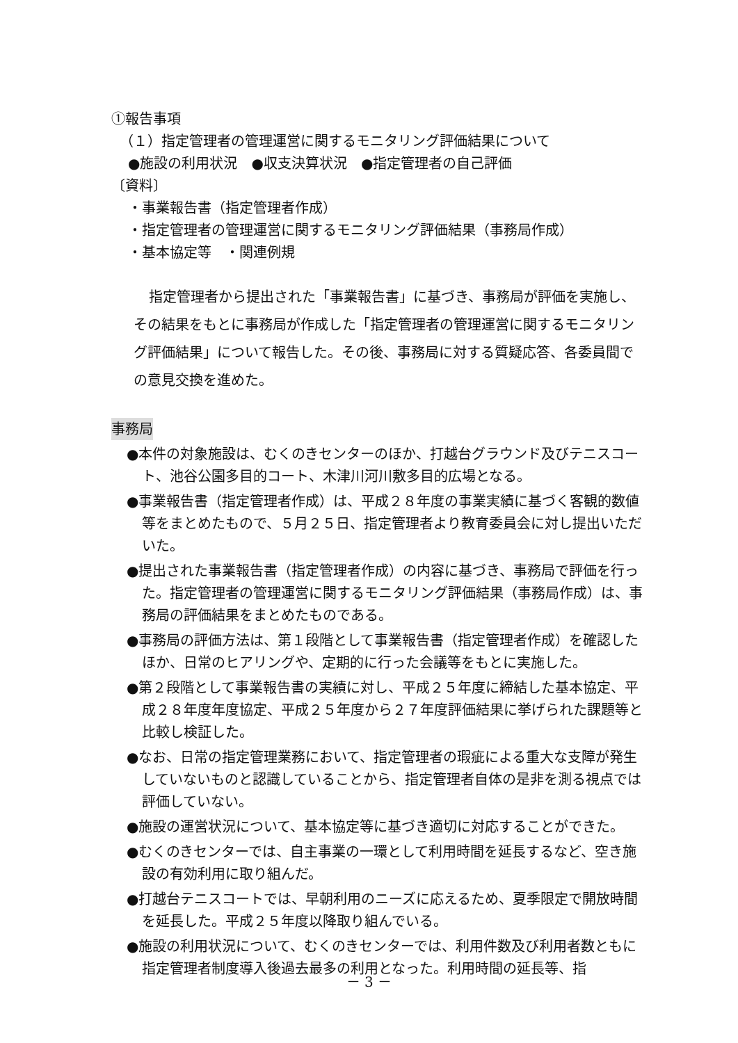①報告事項
（１）指定管理者の管理運営に関するモニタリング評価結果について
●施設の利用状況　●収支決算状況　●指定管理者の自己評価
〔資料〕
・事業報告書（指定管理者作成）
・指定管理者の管理運営に関するモニタリング評価結果（事務局作成）
・基本協定等　・関連例規
指定管理者から提出された「事業報告書」に基づき、事務局が評価を実施し、その結果をもとに事務局が作成した「指定管理者の管理運営に関するモニタリング評価結果」について報告した。その後、事務局に対する質疑応答、各委員間での意見交換を進めた。
事務局
●本件の対象施設は、むくのきセンターのほか、打越台グラウンド及びテニスコート、池谷公園多目的コート、木津川河川敷多目的広場となる。
●事業報告書（指定管理者作成）は、平成２８年度の事業実績に基づく客観的数値等をまとめたもので、５月２５日、指定管理者より教育委員会に対し提出いただいた。
●提出された事業報告書（指定管理者作成）の内容に基づき、事務局で評価を行った。指定管理者の管理運営に関するモニタリング評価結果（事務局作成）は、事務局の評価結果をまとめたものである。
●事務局の評価方法は、第１段階として事業報告書（指定管理者作成）を確認したほか、日常のヒアリングや、定期的に行った会議等をもとに実施した。
●第２段階として事業報告書の実績に対し、平成２５年度に締結した基本協定、平成２８年度年度協定、平成２５年度から２７年度評価結果に挙げられた課題等と比較し検証した。
●なお、日常の指定管理業務において、指定管理者の瑕疵による重大な支障が発生していないものと認識していることから、指定管理者自体の是非を測る視点では評価していない。
●施設の運営状況について、基本協定等に基づき適切に対応することができた。
●むくのきセンターでは、自主事業の一環として利用時間を延長するなど、空き施設の有効利用に取り組んだ。
●打越台テニスコートでは、早朝利用のニーズに応えるため、夏季限定で開放時間を延長した。平成２５年度以降取り組んでいる。
●施設の利用状況について、むくのきセンターでは、利用件数及び利用者数ともに指定管理者制度導入後過去最多の利用となった。利用時間の延長等、指
－ 3 －